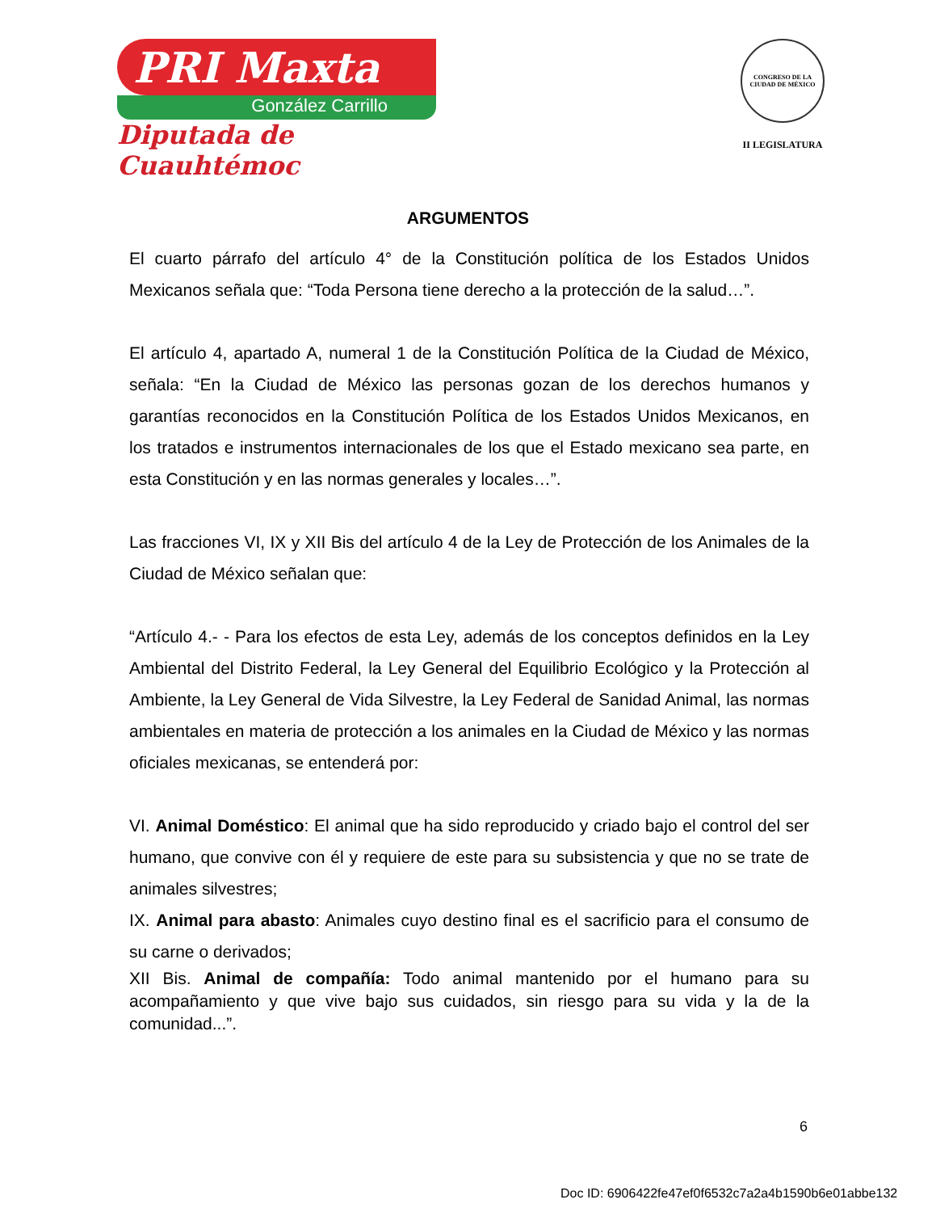PRI Maxta
González Carrillo
Diputada de Cuauhtémoc
CONGRESO DE LA CIUDAD DE MÉXICO
II LEGISLATURA
ARGUMENTOS
El cuarto párrafo del artículo 4° de la Constitución política de los Estados Unidos Mexicanos señala que: “Toda Persona tiene derecho a la protección de la salud…”.
El artículo 4, apartado A, numeral 1 de la Constitución Política de la Ciudad de México, señala: “En la Ciudad de México las personas gozan de los derechos humanos y garantías reconocidos en la Constitución Política de los Estados Unidos Mexicanos, en los tratados e instrumentos internacionales de los que el Estado mexicano sea parte, en esta Constitución y en las normas generales y locales…”.
Las fracciones VI, IX y XII Bis del artículo 4 de la Ley de Protección de los Animales de la Ciudad de México señalan que:
“Artículo 4.- - Para los efectos de esta Ley, además de los conceptos definidos en la Ley Ambiental del Distrito Federal, la Ley General del Equilibrio Ecológico y la Protección al Ambiente, la Ley General de Vida Silvestre, la Ley Federal de Sanidad Animal, las normas ambientales en materia de protección a los animales en la Ciudad de México y las normas oficiales mexicanas, se entenderá por:
VI. Animal Doméstico: El animal que ha sido reproducido y criado bajo el control del ser humano, que convive con él y requiere de este para su subsistencia y que no se trate de animales silvestres;
IX. Animal para abasto: Animales cuyo destino final es el sacrificio para el consumo de su carne o derivados;
XII Bis. Animal de compañía: Todo animal mantenido por el humano para su acompañamiento y que vive bajo sus cuidados, sin riesgo para su vida y la de la comunidad...”.
6
Doc ID: 6906422fe47ef0f6532c7a2a4b1590b6e01abbe132